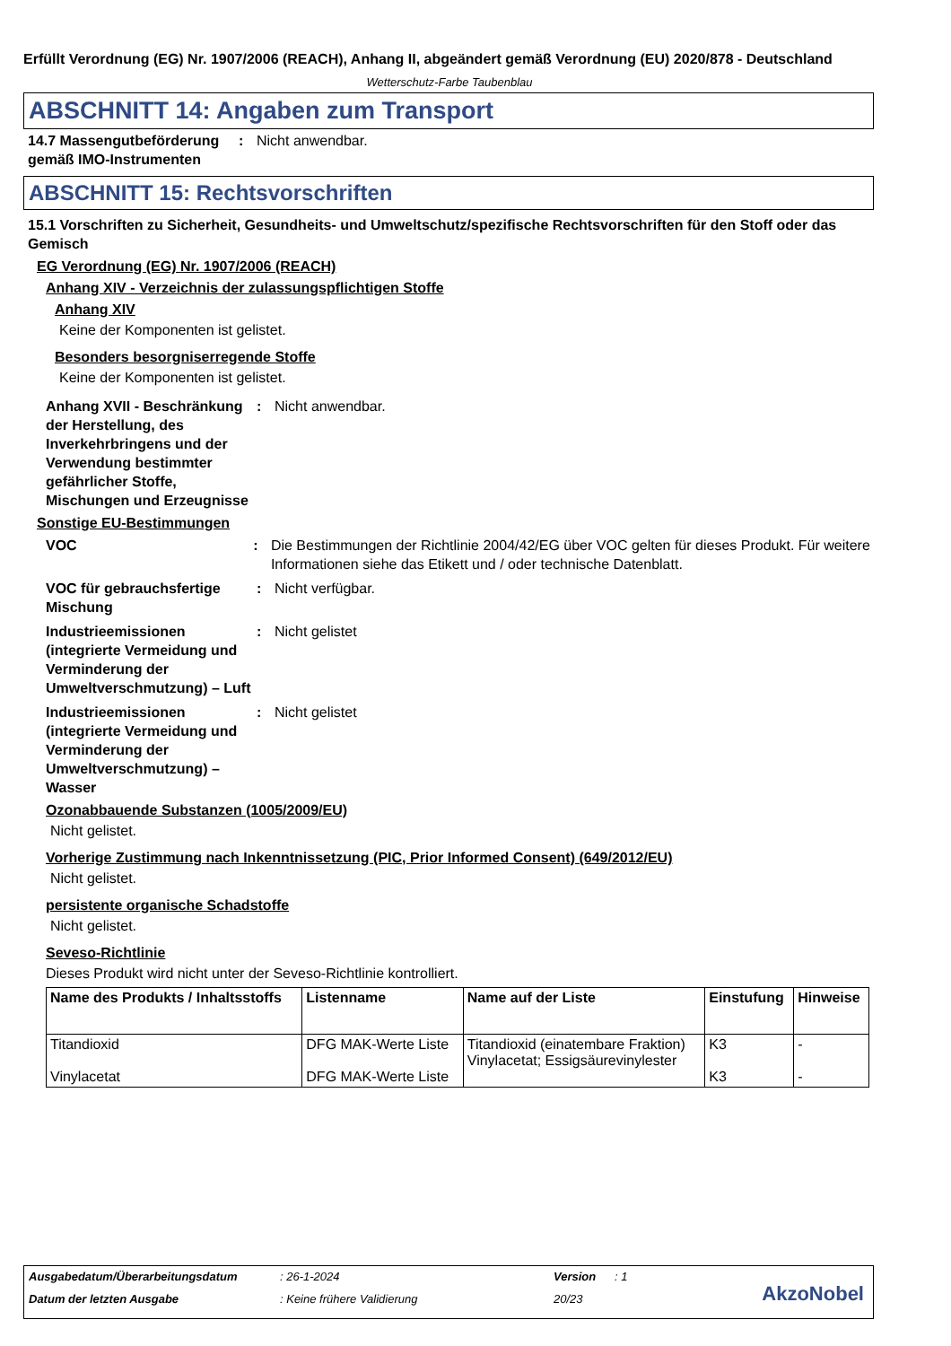Erfüllt Verordnung (EG) Nr. 1907/2006 (REACH), Anhang II, abgeändert gemäß Verordnung (EU) 2020/878 - Deutschland
Wetterschutz-Farbe Taubenblau
ABSCHNITT 14: Angaben zum Transport
14.7 Massengutbeförderung gemäß IMO-Instrumenten
: Nicht anwendbar.
ABSCHNITT 15: Rechtsvorschriften
15.1 Vorschriften zu Sicherheit, Gesundheits- und Umweltschutz/spezifische Rechtsvorschriften für den Stoff oder das Gemisch
EG Verordnung (EG) Nr. 1907/2006 (REACH)
Anhang XIV - Verzeichnis der zulassungspflichtigen Stoffe
Anhang XIV
Keine der Komponenten ist gelistet.
Besonders besorgniserregende Stoffe
Keine der Komponenten ist gelistet.
Anhang XVII - Beschränkung der Herstellung, des Inverkehrbringens und der Verwendung bestimmter gefährlicher Stoffe, Mischungen und Erzeugnisse
: Nicht anwendbar.
Sonstige EU-Bestimmungen
VOC : Die Bestimmungen der Richtlinie 2004/42/EG über VOC gelten für dieses Produkt. Für weitere Informationen siehe das Etikett und / oder technische Datenblatt.
VOC für gebrauchsfertige Mischung
: Nicht verfügbar.
Industrieemissionen (integrierte Vermeidung und Verminderung der Umweltverschmutzung) – Luft
: Nicht gelistet
Industrieemissionen (integrierte Vermeidung und Verminderung der Umweltverschmutzung) – Wasser
: Nicht gelistet
Ozonabbauende Substanzen (1005/2009/EU)
Nicht gelistet.
Vorherige Zustimmung nach Inkenntnissetzung (PIC, Prior Informed Consent) (649/2012/EU)
Nicht gelistet.
persistente organische Schadstoffe
Nicht gelistet.
Seveso-Richtlinie
Dieses Produkt wird nicht unter der Seveso-Richtlinie kontrolliert.
| Name des Produkts / Inhaltsstoffs | Listenname | Name auf der Liste | Einstufung | Hinweise |
| --- | --- | --- | --- | --- |
| Titandioxid Vinylacetat | DFG MAK-Werte Liste DFG MAK-Werte Liste | Titandioxid (einatembare Fraktion) Vinylacetat; Essigsäurevinylester | K3 K3 | - - |
Ausgabedatum/Überarbeitungsdatum: 26-1-2024 Version: 1
Datum der letzten Ausgabe: Keine frühere Validierung 20/23
AkzoNobel